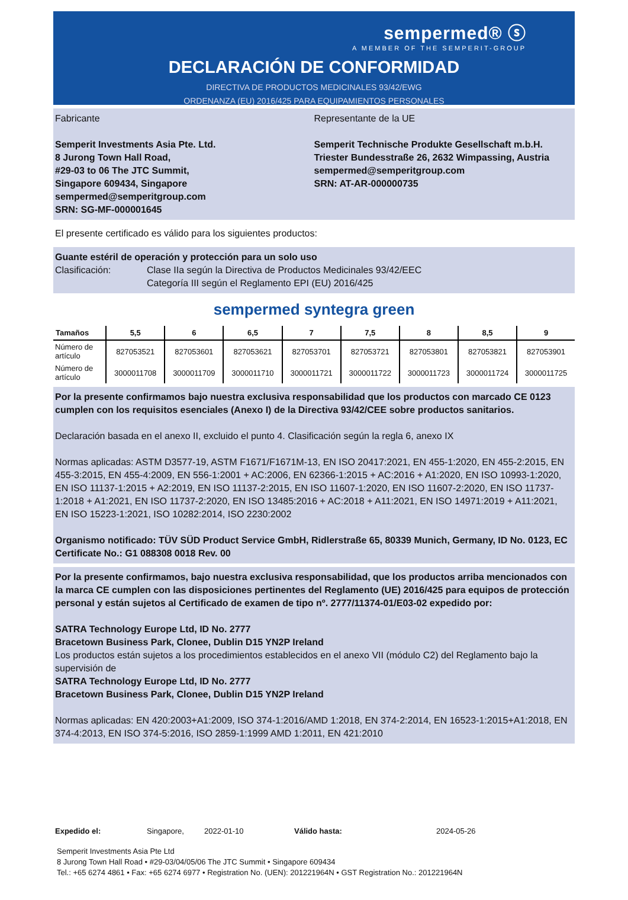sempermed® ⓢ
A MEMBER OF THE SEMPERIT-GROUP
DECLARACIÓN DE CONFORMIDAD
DIRECTIVA DE PRODUCTOS MEDICINALES 93/42/EWG
ORDENANZA (EU) 2016/425 PARA EQUIPAMIENTOS PERSONALES
Fabricante
Semperit Investments Asia Pte. Ltd.
8 Jurong Town Hall Road,
#29-03 to 06 The JTC Summit,
Singapore 609434, Singapore
sempermed@semperitgroup.com
SRN: SG-MF-000001645
Representante de la UE
Semperit Technische Produkte Gesellschaft m.b.H.
Triester Bundesstraße 26, 2632 Wimpassing, Austria
sempermed@semperitgroup.com
SRN: AT-AR-000000735
El presente certificado es válido para los siguientes productos:
Guante estéril de operación y protección para un solo uso
Clasificación: Clase IIa según la Directiva de Productos Medicinales 93/42/EEC
Categoría III según el Reglamento EPI (EU) 2016/425
sempermed syntegra green
| Tamaños | 5,5 | 6 | 6,5 | 7 | 7,5 | 8 | 8,5 | 9 |
| --- | --- | --- | --- | --- | --- | --- | --- | --- |
| Número de artículo | 827053521 | 827053601 | 827053621 | 827053701 | 827053721 | 827053801 | 827053821 | 827053901 |
| Número de artículo | 3000011708 | 3000011709 | 3000011710 | 3000011721 | 3000011722 | 3000011723 | 3000011724 | 3000011725 |
Por la presente confirmamos bajo nuestra exclusiva responsabilidad que los productos con marcado CE 0123 cumplen con los requisitos esenciales (Anexo I) de la Directiva 93/42/CEE sobre productos sanitarios.
Declaración basada en el anexo II, excluido el punto 4. Clasificación según la regla 6, anexo IX
Normas aplicadas: ASTM D3577-19, ASTM F1671/F1671M-13, EN ISO 20417:2021, EN 455-1:2020, EN 455-2:2015, EN 455-3:2015, EN 455-4:2009, EN 556-1:2001 + AC:2006, EN 62366-1:2015 + AC:2016 + A1:2020, EN ISO 10993-1:2020, EN ISO 11137-1:2015 + A2:2019, EN ISO 11137-2:2015, EN ISO 11607-1:2020, EN ISO 11607-2:2020, EN ISO 11737-1:2018 + A1:2021, EN ISO 11737-2:2020, EN ISO 13485:2016 + AC:2018 + A11:2021, EN ISO 14971:2019 + A11:2021, EN ISO 15223-1:2021, ISO 10282:2014, ISO 2230:2002
Organismo notificado: TÜV SÜD Product Service GmbH, Ridlerstraße 65, 80339 Munich, Germany, ID No. 0123, EC Certificate No.: G1 088308 0018 Rev. 00
Por la presente confirmamos, bajo nuestra exclusiva responsabilidad, que los productos arriba mencionados con la marca CE cumplen con las disposiciones pertinentes del Reglamento (UE) 2016/425 para equipos de protección personal y están sujetos al Certificado de examen de tipo nº. 2777/11374-01/E03-02 expedido por:
SATRA Technology Europe Ltd, ID No. 2777
Bracetown Business Park, Clonee, Dublin D15 YN2P Ireland
Los productos están sujetos a los procedimientos establecidos en el anexo VII (módulo C2) del Reglamento bajo la supervisión de
SATRA Technology Europe Ltd, ID No. 2777
Bracetown Business Park, Clonee, Dublin D15 YN2P Ireland
Normas aplicadas: EN 420:2003+A1:2009, ISO 374-1:2016/AMD 1:2018, EN 374-2:2014, EN 16523-1:2015+A1:2018, EN 374-4:2013, EN ISO 374-5:2016, ISO 2859-1:1999 AMD 1:2011, EN 421:2010
Expedido el: Singapore, 2022-01-10 Válido hasta: 2024-05-26
Semperit Investments Asia Pte Ltd
8 Jurong Town Hall Road • #29-03/04/05/06 The JTC Summit • Singapore 609434
Tel.: +65 6274 4861 • Fax: +65 6274 6977 • Registration No. (UEN): 201221964N • GST Registration No.: 201221964N